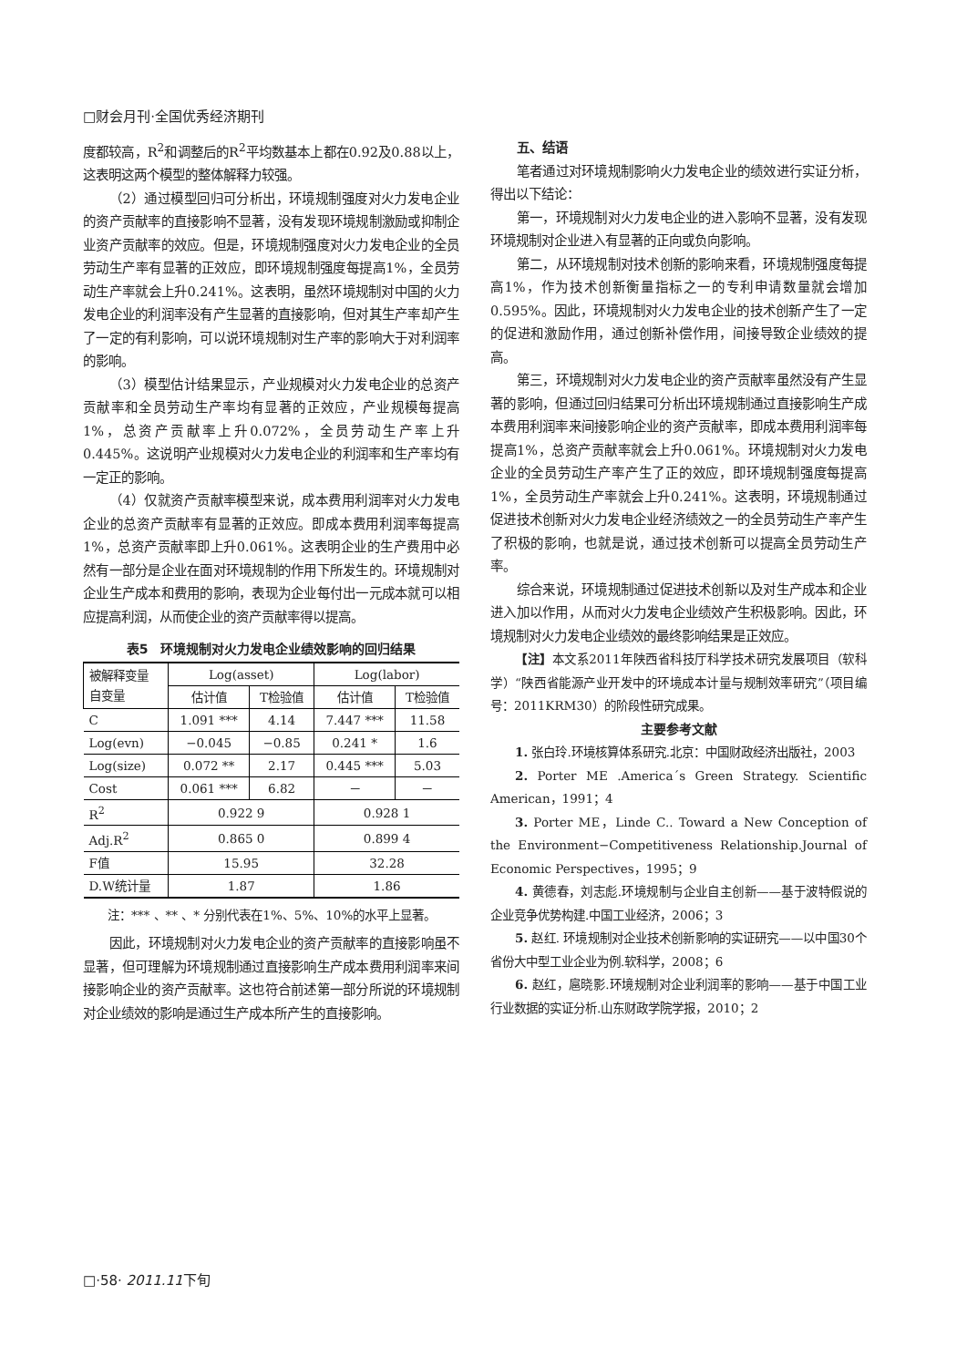□财会月刊·全国优秀经济期刊
度都较高，R<sup>2</sup>和调整后的R<sup>2</sup>平均数基本上都在0.92及0.88以上，这表明这两个模型的整体解释力较强。
（2）通过模型回归可分析出，环境规制强度对火力发电企业的资产贡献率的直接影响不显著，没有发现环境规制激励或抑制企业资产贡献率的效应。但是，环境规制强度对火力发电企业的全员劳动生产率有显著的正效应，即环境规制强度每提高1%，全员劳动生产率就会上升0.241%。这表明，虽然环境规制对中国的火力发电企业的利润率没有产生显著的直接影响，但对其生产率却产生了一定的有利影响，可以说环境规制对生产率的影响大于对利润率的影响。
（3）模型估计结果显示，产业规模对火力发电企业的总资产贡献率和全员劳动生产率均有显著的正效应，产业规模每提高1%，总资产贡献率上升0.072%，全员劳动生产率上升0.445%。这说明产业规模对火力发电企业的利润率和生产率均有一定正的影响。
（4）仅就资产贡献率模型来说，成本费用利润率对火力发电企业的总资产贡献率有显著的正效应。即成本费用利润率每提高1%，总资产贡献率即上升0.061%。这表明企业的生产费用中必然有一部分是企业在面对环境规制的作用下所发生的。环境规制对企业生产成本和费用的影响，表现为企业每付出一元成本就可以相应提高利润，从而使企业的资产贡献率得以提高。
表5　环境规制对火力发电企业绩效影响的回归结果
| 被解释变量 自变量 | Log(asset) | | Log(labor) | |
| --- | --- | --- | --- | --- |
| | 估计值 | T检验值 | 估计值 | T检验值 |
| C | 1.091 *** | 4.14 | 7.447 *** | 11.58 |
| Log(evn) | −0.045 | −0.85 | 0.241 * | 1.6 |
| Log(size) | 0.072 ** | 2.17 | 0.445 *** | 5.03 |
| Cost | 0.061 *** | 6.82 | － | － |
| R<sup>2</sup> | 0.922 9 | | 0.928 1 | |
| Adj.R<sup>2</sup> | 0.865 0 | | 0.899 4 | |
| F值 | 15.95 | | 32.28 | |
| D.W统计量 | 1.87 | | 1.86 | |
注：*** 、** 、* 分别代表在1%、5%、10%的水平上显著。
因此，环境规制对火力发电企业的资产贡献率的直接影响虽不显著，但可理解为环境规制通过直接影响生产成本费用利润率来间接影响企业的资产贡献率。这也符合前述第一部分所说的环境规制对企业绩效的影响是通过生产成本所产生的直接影响。
五、结语
笔者通过对环境规制影响火力发电企业的绩效进行实证分析，得出以下结论：
第一，环境规制对火力发电企业的进入影响不显著，没有发现环境规制对企业进入有显著的正向或负向影响。
第二，从环境规制对技术创新的影响来看，环境规制强度每提高1%，作为技术创新衡量指标之一的专利申请数量就会增加0.595%。因此，环境规制对火力发电企业的技术创新产生了一定的促进和激励作用，通过创新补偿作用，间接导致企业绩效的提高。
第三，环境规制对火力发电企业的资产贡献率虽然没有产生显著的影响，但通过回归结果可分析出环境规制通过直接影响生产成本费用利润率来间接影响企业的资产贡献率，即成本费用利润率每提高1%，总资产贡献率就会上升0.061%。环境规制对火力发电企业的全员劳动生产率产生了正的效应，即环境规制强度每提高1%，全员劳动生产率就会上升0.241%。这表明，环境规制通过促进技术创新对火力发电企业经济绩效之一的全员劳动生产率产生了积极的影响，也就是说，通过技术创新可以提高全员劳动生产率。
综合来说，环境规制通过促进技术创新以及对生产成本和企业进入加以作用，从而对火力发电企业绩效产生积极影响。因此，环境规制对火力发电企业绩效的最终影响结果是正效应。
【注】本文系2011年陕西省科技厅科学技术研究发展项目（软科学）“陕西省能源产业开发中的环境成本计量与规制效率研究”（项目编号：2011KRM30）的阶段性研究成果。
主要参考文献
1. 张白玲.环境核算体系研究.北京：中国财政经济出版社，2003
2. Porter ME .America´s Green Strategy. Scientific American，1991；4
3. Porter ME，Linde C.. Toward a New Conception of the Environment−Competitiveness Relationship.Journal of Economic Perspectives，1995；9
4. 黄德春，刘志彪.环境规制与企业自主创新——基于波特假说的企业竞争优势构建.中国工业经济，2006；3
5. 赵红. 环境规制对企业技术创新影响的实证研究——以中国30个省份大中型工业企业为例.软科学，2008；6
6. 赵红，扈晓影.环境规制对企业利润率的影响——基于中国工业行业数据的实证分析.山东财政学院学报，2010；2
□·58· 2011.11下旬